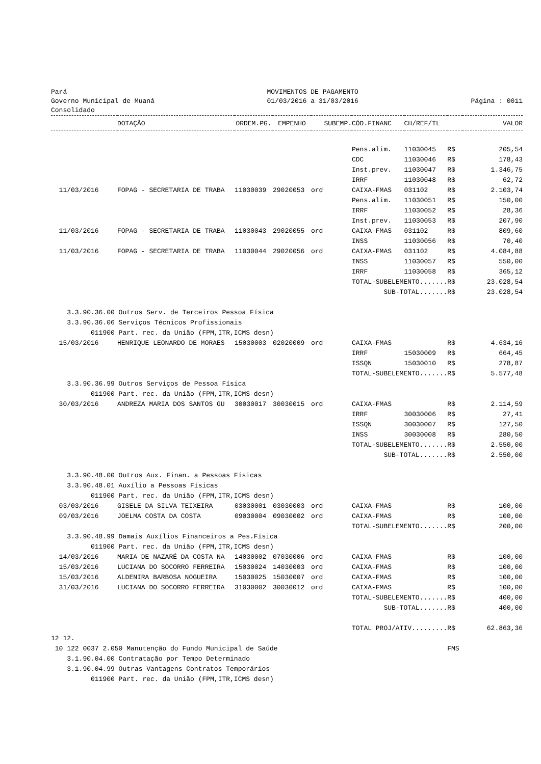Pará Governo Municipal de Muaná Consolidado
MOVIMENTOS DE PAGAMENTO 01/03/2016 a 31/03/2016
Página : 0011
| | DOTAÇÃO | ORDEM.PG. | EMPENHO | SUBEMP. | CÓD.FINANC | CH/REF/TL | | | VALOR |
| --- | --- | --- | --- | --- | --- | --- | --- | --- | --- |
| | | | | | Pens.alim. | 11030045 | R$ | | 205,54 |
| | | | | | CDC | 11030046 | R$ | | 178,43 |
| | | | | | Inst.prev. | 11030047 | R$ | | 1.346,75 |
| | | | | | IRRF | 11030048 | R$ | | 62,72 |
| 11/03/2016 | FOPAG - SECRETARIA DE TRABA | 11030039 | 29020053 | ord | CAIXA-FMAS | 031102 | R$ | | 2.103,74 |
| | | | | | Pens.alim. | 11030051 | R$ | | 150,00 |
| | | | | | IRRF | 11030052 | R$ | | 28,36 |
| | | | | | Inst.prev. | 11030053 | R$ | | 207,90 |
| 11/03/2016 | FOPAG - SECRETARIA DE TRABA | 11030043 | 29020055 | ord | CAIXA-FMAS | 031102 | R$ | | 809,60 |
| | | | | | INSS | 11030056 | R$ | | 70,40 |
| 11/03/2016 | FOPAG - SECRETARIA DE TRABA | 11030044 | 29020056 | ord | CAIXA-FMAS | 031102 | R$ | | 4.084,88 |
| | | | | | INSS | 11030057 | R$ | | 550,00 |
| | | | | | IRRF | 11030058 | R$ | | 365,12 |
| | | | | | TOTAL-SUBELEMENTO....... | | R$ | | 23.028,54 |
| | | | | | SUB-TOTAL....... | | R$ | | 23.028,54 |
| 3.3.90.36.00 Outros Serv. de Terceiros Pessoa Física | | | | | | | | | |
| 3.3.90.36.06 Serviços Técnicos Profissionais | | | | | | | | | |
| 011900 Part. rec. da União (FPM,ITR,ICMS desn) | | | | | | | | | |
| 15/03/2016 | HENRIQUE LEONARDO DE MORAES | 15030003 | 02020009 | ord | CAIXA-FMAS | | R$ | | 4.634,16 |
| | | | | | IRRF | 15030009 | R$ | | 664,45 |
| | | | | | ISSQN | 15030010 | R$ | | 278,87 |
| | | | | | TOTAL-SUBELEMENTO....... | | R$ | | 5.577,48 |
| 3.3.90.36.99 Outros Serviços de Pessoa Física | | | | | | | | | |
| 011900 Part. rec. da União (FPM,ITR,ICMS desn) | | | | | | | | | |
| 30/03/2016 | ANDREZA MARIA DOS SANTOS GU | 30030017 | 30030015 | ord | CAIXA-FMAS | | R$ | | 2.114,59 |
| | | | | | IRRF | 30030006 | R$ | | 27,41 |
| | | | | | ISSQN | 30030007 | R$ | | 127,50 |
| | | | | | INSS | 30030008 | R$ | | 280,50 |
| | | | | | TOTAL-SUBELEMENTO....... | | R$ | | 2.550,00 |
| | | | | | SUB-TOTAL....... | | R$ | | 2.550,00 |
| 3.3.90.48.00 Outros Aux. Finan. a Pessoas Físicas | | | | | | | | | |
| 3.3.90.48.01 Auxílio a Pessoas Físicas | | | | | | | | | |
| 011900 Part. rec. da União (FPM,ITR,ICMS desn) | | | | | | | | | |
| 03/03/2016 | GISELE DA SILVA TEIXEIRA | 03030001 | 03030003 | ord | CAIXA-FMAS | | R$ | | 100,00 |
| 09/03/2016 | JOELMA COSTA DA COSTA | 09030004 | 09030002 | ord | CAIXA-FMAS | | R$ | | 100,00 |
| | | | | | TOTAL-SUBELEMENTO....... | | R$ | | 200,00 |
| 3.3.90.48.99 Damais Auxílios Financeiros a Pes.Física | | | | | | | | | |
| 011900 Part. rec. da União (FPM,ITR,ICMS desn) | | | | | | | | | |
| 14/03/2016 | MARIA DE NAZARÉ DA COSTA NA | 14030002 | 07030006 | ord | CAIXA-FMAS | | R$ | | 100,00 |
| 15/03/2016 | LUCIANA DO SOCORRO FERREIRA | 15030024 | 14030003 | ord | CAIXA-FMAS | | R$ | | 100,00 |
| 15/03/2016 | ALDENIRA BARBOSA NOGUEIRA | 15030025 | 15030007 | ord | CAIXA-FMAS | | R$ | | 100,00 |
| 31/03/2016 | LUCIANA DO SOCORRO FERREIRA | 31030002 | 30030012 | ord | CAIXA-FMAS | | R$ | | 100,00 |
| | | | | | TOTAL-SUBELEMENTO....... | | R$ | | 400,00 |
| | | | | | SUB-TOTAL....... | | R$ | | 400,00 |
| | | | | | TOTAL PROJ/ATIV......... | | R$ | | 62.863,36 |
| 12 12. | | | | | | | | | |
| 10 122 0037 2.050 Manutenção do Fundo Municipal de Saúde | | | | | | | FMS | | |
| 3.1.90.04.00 Contratação por Tempo Determinado | | | | | | | | | |
| 3.1.90.04.99 Outras Vantagens Contratos Temporários | | | | | | | | | |
| 011900 Part. rec. da União (FPM,ITR,ICMS desn) | | | | | | | | | |